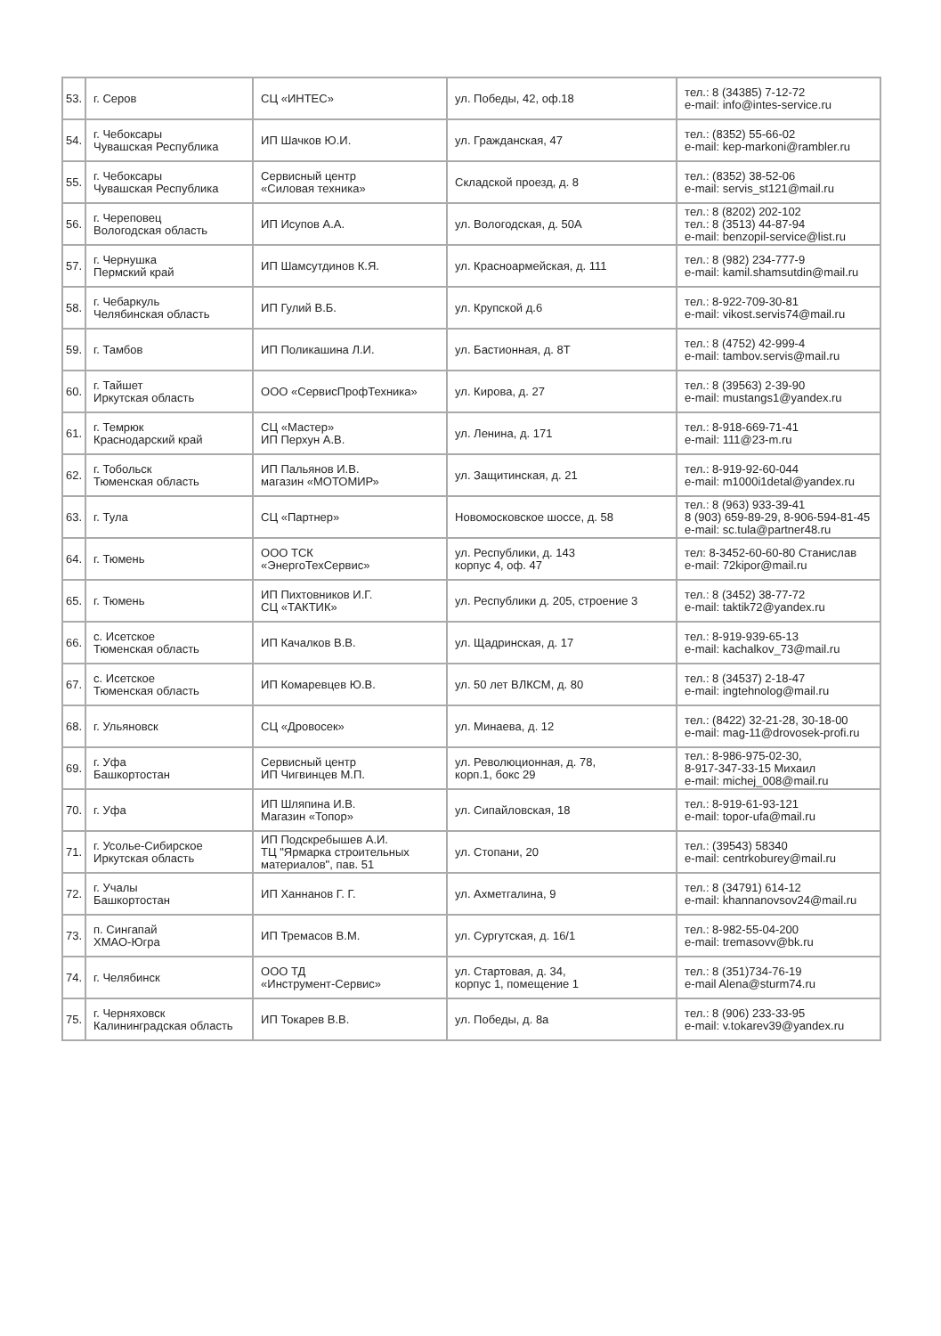| 53. | г. Серов | СЦ «ИНТЕС» | ул. Победы, 42, оф.18 | тел.: 8 (34385) 7-12-72 e-mail: info@intes-service.ru |
| 54. | г. Чебоксары Чувашская Республика | ИП Шачков Ю.И. | ул. Гражданская, 47 | тел.: (8352) 55-66-02 e-mail: kep-markoni@rambler.ru |
| 55. | г. Чебоксары Чувашская Республика | Сервисный центр «Силовая техника» | Складской проезд, д. 8 | тел.: (8352) 38-52-06 e-mail: servis_st121@mail.ru |
| 56. | г. Череповец Вологодская область | ИП Исупов А.А. | ул. Вологодская, д. 50А | тел.: 8 (8202) 202-102 тел.: 8 (3513) 44-87-94 e-mail: benzopil-service@list.ru |
| 57. | г. Чернушка Пермский край | ИП Шамсутдинов К.Я. | ул. Красноармейская, д. 111 | тел.: 8 (982) 234-777-9 e-mail: kamil.shamsutdin@mail.ru |
| 58. | г. Чебаркуль Челябинская область | ИП Гулий В.Б. | ул. Крупской д.6 | тел.: 8-922-709-30-81 e-mail: vikost.servis74@mail.ru |
| 59. | г. Тамбов | ИП Поликашина Л.И. | ул. Бастионная, д. 8Т | тел.: 8 (4752) 42-999-4 e-mail: tambov.servis@mail.ru |
| 60. | г. Тайшет Иркутская область | ООО «СервисПрофТехника» | ул. Кирова, д. 27 | тел.: 8 (39563) 2-39-90 e-mail: mustangs1@yandex.ru |
| 61. | г. Темрюк Краснодарский край | СЦ «Мастер» ИП Перхун А.В. | ул. Ленина, д. 171 | тел.: 8-918-669-71-41 e-mail: 111@23-m.ru |
| 62. | г. Тобольск Тюменская область | ИП Пальянов И.В. магазин «МОТОМИР» | ул. Защитинская, д. 21 | тел.: 8-919-92-60-044 e-mail: m1000i1detal@yandex.ru |
| 63. | г. Тула | СЦ «Партнер» | Новомосковское шоссе, д. 58 | тел.: 8 (963) 933-39-41 8 (903) 659-89-29, 8-906-594-81-45 e-mail: sc.tula@partner48.ru |
| 64. | г. Тюмень | ООО ТСК «ЭнергоТехСервис» | ул. Республики, д. 143 корпус 4, оф. 47 | тел: 8-3452-60-60-80 Станислав e-mail: 72kipor@mail.ru |
| 65. | г. Тюмень | ИП Пихтовников И.Г. СЦ «ТАКТИК» | ул. Республики д. 205, строение 3 | тел.: 8 (3452) 38-77-72 e-mail: taktik72@yandex.ru |
| 66. | с. Исетское Тюменская область | ИП Качалков В.В. | ул. Щадринская, д. 17 | тел.: 8-919-939-65-13 e-mail: kachalkov_73@mail.ru |
| 67. | с. Исетское Тюменская область | ИП Комаревцев Ю.В. | ул. 50 лет ВЛКСМ, д. 80 | тел.: 8 (34537) 2-18-47 e-mail: ingtehnolog@mail.ru |
| 68. | г. Ульяновск | СЦ «Дровосек» | ул. Минаева, д. 12 | тел.: (8422) 32-21-28, 30-18-00 e-mail: mag-11@drovosek-profi.ru |
| 69. | г. Уфа Башкортостан | Сервисный центр ИП Чигвинцев М.П. | ул. Революционная, д. 78, корп.1, бокс 29 | тел.: 8-986-975-02-30, 8-917-347-33-15 Михаил e-mail: michej_008@mail.ru |
| 70. | г. Уфа | ИП Шляпина И.В. Магазин «Топор» | ул. Сипайловская, 18 | тел.: 8-919-61-93-121 e-mail: topor-ufa@mail.ru |
| 71. | г. Усолье-Сибирское Иркутская область | ИП Подскребышев А.И. ТЦ "Ярмарка строительных материалов", пав. 51 | ул. Стопани, 20 | тел.: (39543) 58340 e-mail: centrkoburey@mail.ru |
| 72. | г. Учалы Башкортостан | ИП Ханнанов Г. Г. | ул. Ахметгалина, 9 | тел.: 8 (34791) 614-12 e-mail: khannanovsov24@mail.ru |
| 73. | п. Сингапай ХМАО-Югра | ИП Тремасов В.М. | ул. Сургутская, д. 16/1 | тел.: 8-982-55-04-200 e-mail: tremasovv@bk.ru |
| 74. | г. Челябинск | ООО ТД «Инструмент-Сервис» | ул. Стартовая, д. 34, корпус 1, помещение 1 | тел.: 8 (351)734-76-19 e-mail Alena@sturm74.ru |
| 75. | г. Черняховск Калининградская область | ИП Токарев В.В. | ул. Победы, д. 8а | тел.: 8 (906) 233-33-95 e-mail: v.tokarev39@yandex.ru |